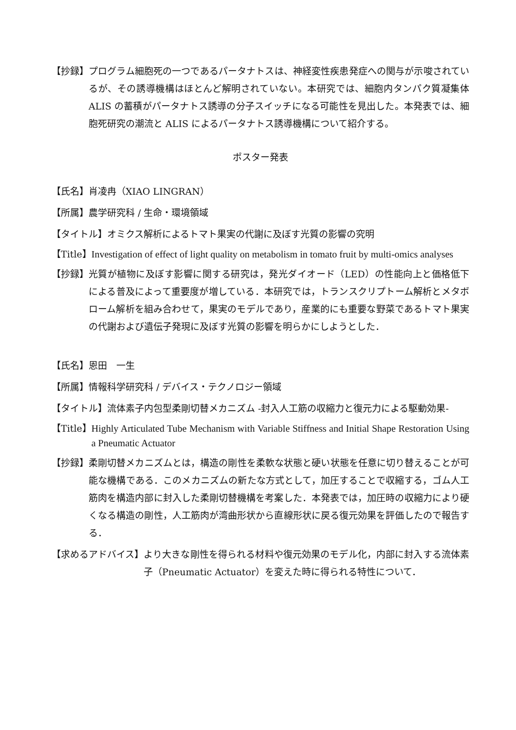【抄録】 プログラム細胞死の一つであるパータナトスは、神経変性疾患発症への関与が示唆されているが、その誘導機構はほとんど解明されていない。本研究では、細胞内タンパク質凝集体 ALIS の蓄積がパータナトス誘導の分子スイッチになる可能性を見出した。本発表では、細胞死研究の潮流と ALIS によるパータナトス誘導機構について紹介する。
ポスター発表
【氏名】 肖凌冉（XIAO LINGRAN）
【所属】 農学研究科 / 生命・環境領域
【タイトル】 オミクス解析によるトマト果実の代謝に及ぼす光質の影響の究明
【Title】 Investigation of effect of light quality on metabolism in tomato fruit by multi-omics analyses
【抄録】 光質が植物に及ぼす影響に関する研究は，発光ダイオード（LED）の性能向上と価格低下による普及によって重要度が増している．本研究では，トランスクリプトーム解析とメタボローム解析を組み合わせて，果実のモデルであり，産業的にも重要な野菜であるトマト果実の代謝および遺伝子発現に及ぼす光質の影響を明らかにしようとした．
【氏名】 恩田　一生
【所属】 情報科学研究科 / デバイス・テクノロジー領域
【タイトル】 流体素子内包型柔剛切替メカニズム -封入人工筋の収縮力と復元力による駆動効果-
【Title】 Highly Articulated Tube Mechanism with Variable Stiffness and Initial Shape Restoration Using a Pneumatic Actuator
【抄録】 柔剛切替メカニズムとは，構造の剛性を柔軟な状態と硬い状態を任意に切り替えることが可能な機構である．このメカニズムの新たな方式として，加圧することで収縮する，ゴム人工筋肉を構造内部に封入した柔剛切替機構を考案した．本発表では，加圧時の収縮力により硬くなる構造の剛性，人工筋肉が湾曲形状から直線形状に戻る復元効果を評価したので報告する．
【求めるアドバイス】 より大きな剛性を得られる材料や復元効果のモデル化，内部に封入する流体素子（Pneumatic Actuator）を変えた時に得られる特性について．